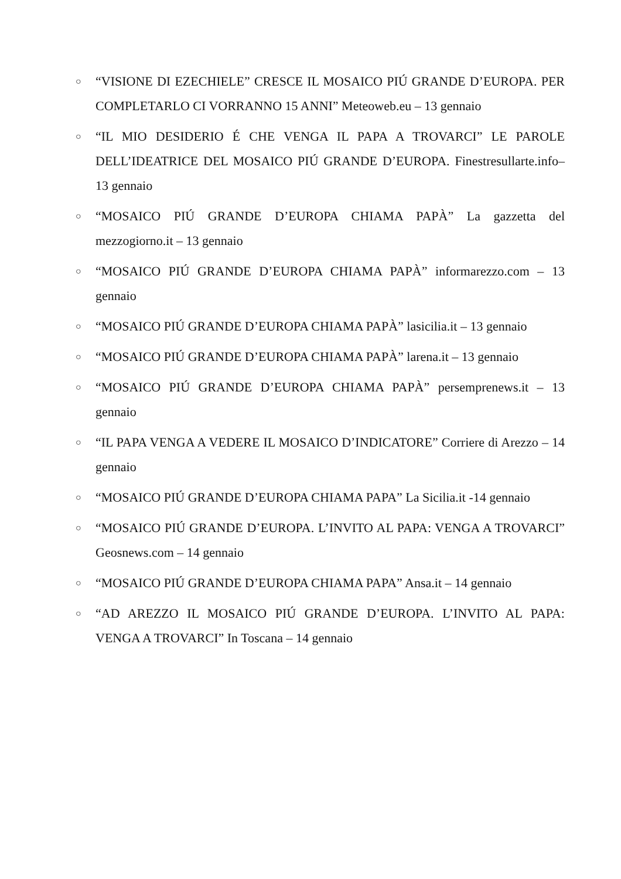○ “VISIONE DI EZECHIELE” CRESCE IL MOSAICO PIÚ GRANDE D’EUROPA. PER COMPLETARLO CI VORRANNO 15 ANNI” Meteoweb.eu – 13 gennaio
○ “IL MIO DESIDERIO É CHE VENGA IL PAPA A TROVARCI” LE PAROLE DELL’IDEATRICE DEL MOSAICO PIÚ GRANDE D’EUROPA. Finestresullarte.info– 13 gennaio
○ “MOSAICO PIÚ GRANDE D’EUROPA CHIAMA PAPÀ” La gazzetta del mezzogiorno.it – 13 gennaio
○ “MOSAICO PIÚ GRANDE D’EUROPA CHIAMA PAPÀ” informarezzo.com – 13 gennaio
○ “MOSAICO PIÚ GRANDE D’EUROPA CHIAMA PAPÀ” lasicilia.it – 13 gennaio
○ “MOSAICO PIÚ GRANDE D’EUROPA CHIAMA PAPÀ” larena.it – 13 gennaio
○ “MOSAICO PIÚ GRANDE D’EUROPA CHIAMA PAPÀ” persemprenews.it – 13 gennaio
○ “IL PAPA VENGA A VEDERE IL MOSAICO D’INDICATORE” Corriere di Arezzo – 14 gennaio
○ “MOSAICO PIÚ GRANDE D’EUROPA CHIAMA PAPA” La Sicilia.it -14 gennaio
○ “MOSAICO PIÚ GRANDE D’EUROPA. L’INVITO AL PAPA: VENGA A TROVARCI” Geosnews.com – 14 gennaio
○ “MOSAICO PIÚ GRANDE D’EUROPA CHIAMA PAPA” Ansa.it – 14 gennaio
○ “AD AREZZO IL MOSAICO PIÚ GRANDE D’EUROPA. L’INVITO AL PAPA: VENGA A TROVARCI” In Toscana – 14 gennaio